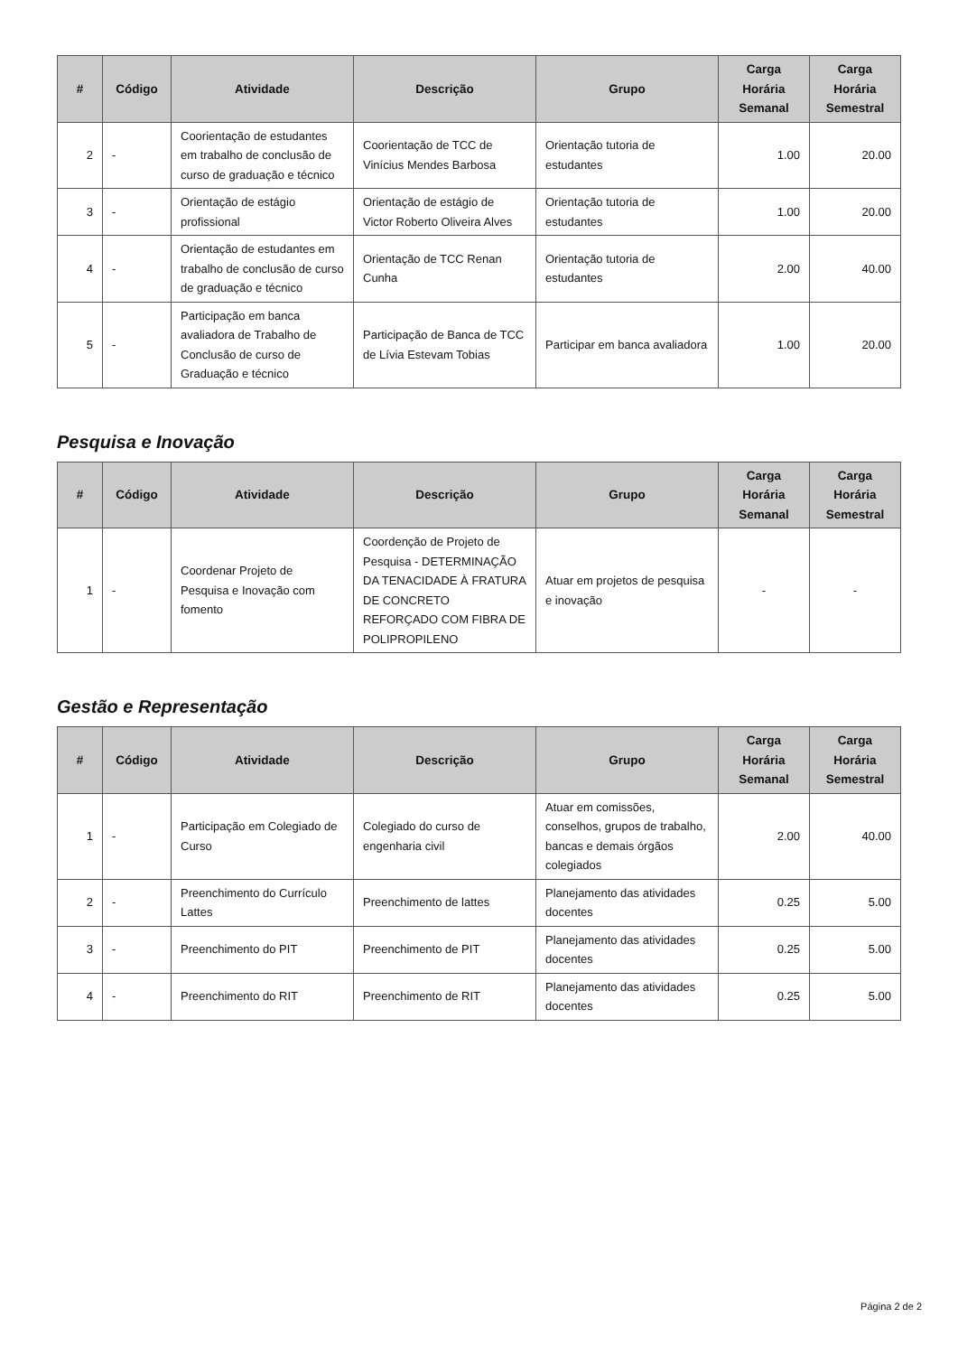| # | Código | Atividade | Descrição | Grupo | Carga Horária Semanal | Carga Horária Semestral |
| --- | --- | --- | --- | --- | --- | --- |
| 2 | - | Coorientação de estudantes em trabalho de conclusão de curso de graduação e técnico | Coorientação de TCC de Vinícius Mendes Barbosa | Orientação tutoria de estudantes | 1.00 | 20.00 |
| 3 | - | Orientação de estágio profissional | Orientação de estágio de Victor Roberto Oliveira Alves | Orientação tutoria de estudantes | 1.00 | 20.00 |
| 4 | - | Orientação de estudantes em trabalho de conclusão de curso de graduação e técnico | Orientação de TCC Renan Cunha | Orientação tutoria de estudantes | 2.00 | 40.00 |
| 5 | - | Participação em banca avaliadora de Trabalho de Conclusão de curso de Graduação e técnico | Participação de Banca de TCC de Lívia Estevam Tobias | Participar em banca avaliadora | 1.00 | 20.00 |
Pesquisa e Inovação
| # | Código | Atividade | Descrição | Grupo | Carga Horária Semanal | Carga Horária Semestral |
| --- | --- | --- | --- | --- | --- | --- |
| 1 | - | Coordenar Projeto de Pesquisa e Inovação com fomento | Coordenção de Projeto de Pesquisa - DETERMINAÇÃO DA TENACIDADE À FRATURA DE CONCRETO REFORÇADO COM FIBRA DE POLIPROPILENO | Atuar em projetos de pesquisa e inovação | - | - |
Gestão e Representação
| # | Código | Atividade | Descrição | Grupo | Carga Horária Semanal | Carga Horária Semestral |
| --- | --- | --- | --- | --- | --- | --- |
| 1 | - | Participação em Colegiado de Curso | Colegiado do curso de engenharia civil | Atuar em comissões, conselhos, grupos de trabalho, bancas e demais órgãos colegiados | 2.00 | 40.00 |
| 2 | - | Preenchimento do Currículo Lattes | Preenchimento de lattes | Planejamento das atividades docentes | 0.25 | 5.00 |
| 3 | - | Preenchimento do PIT | Preenchimento de PIT | Planejamento das atividades docentes | 0.25 | 5.00 |
| 4 | - | Preenchimento do RIT | Preenchimento de RIT | Planejamento das atividades docentes | 0.25 | 5.00 |
Página 2 de 2